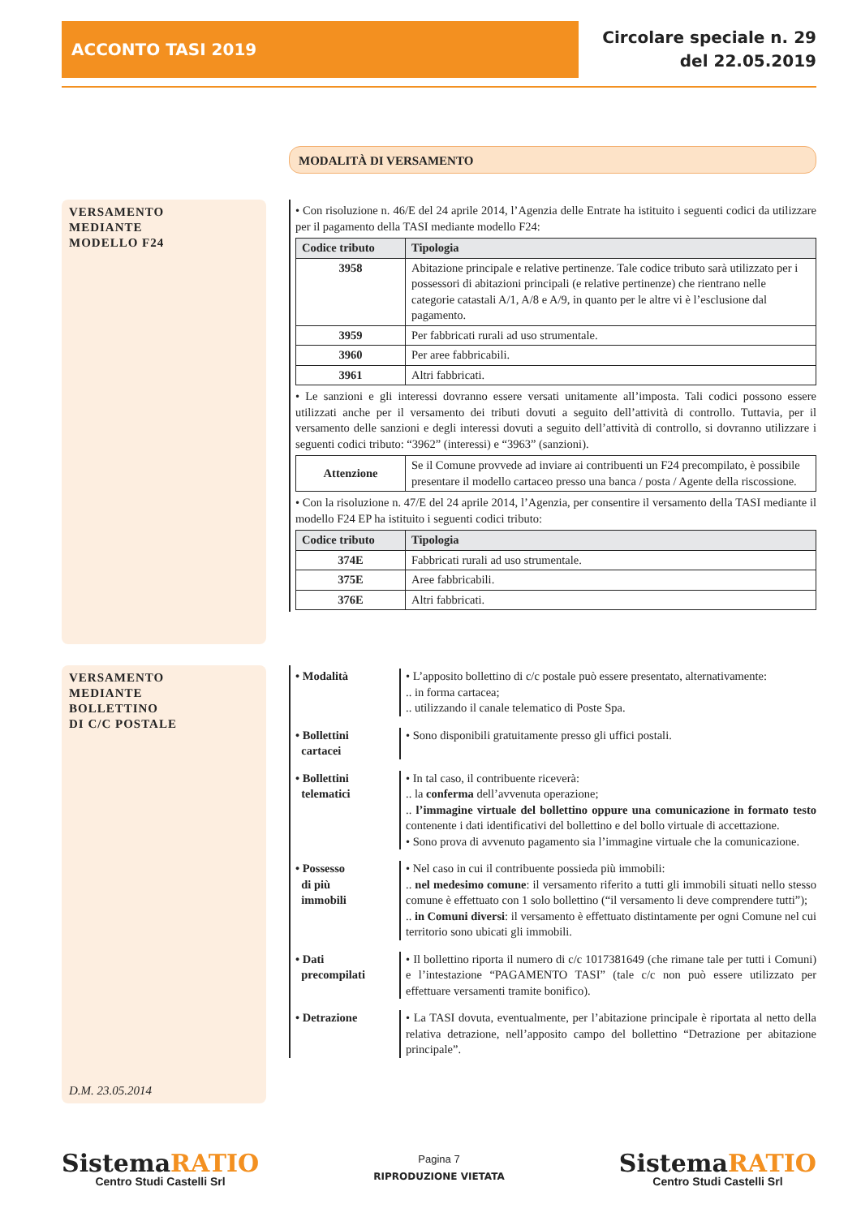ACCONTO TASI 2019
Circolare speciale n. 29
del 22.05.2019
MODALITÀ DI VERSAMENTO
VERSAMENTO
MEDIANTE
MODELLO F24
• Con risoluzione n. 46/E del 24 aprile 2014, l’Agenzia delle Entrate ha istituito i seguenti codici da utilizzare per il pagamento della TASI mediante modello F24:
| Codice tributo | Tipologia |
| --- | --- |
| 3958 | Abitazione principale e relative pertinenze. Tale codice tributo sarà utilizzato per i possessori di abitazioni principali (e relative pertinenze) che rientrano nelle categorie catastali A/1, A/8 e A/9, in quanto per le altre vi è l’esclusione dal pagamento. |
| 3959 | Per fabbricati rurali ad uso strumentale. |
| 3960 | Per aree fabbricabili. |
| 3961 | Altri fabbricati. |
• Le sanzioni e gli interessi dovranno essere versati unitamente all’imposta. Tali codici possono essere utilizzati anche per il versamento dei tributi dovuti a seguito dell’attività di controllo. Tuttavia, per il versamento delle sanzioni e degli interessi dovuti a seguito dell’attività di controllo, si dovranno utilizzare i seguenti codici tributo: “3962” (interessi) e “3963” (sanzioni).
| Attenzione | Se il Comune provvede ad inviare ai contribuenti un F24 precompilato, è possibile presentare il modello cartaceo presso una banca / posta / Agente della riscossione. |
• Con la risoluzione n. 47/E del 24 aprile 2014, l’Agenzia, per consentire il versamento della TASI mediante il modello F24 EP ha istituito i seguenti codici tributo:
| Codice tributo | Tipologia |
| --- | --- |
| 374E | Fabbricati rurali ad uso strumentale. |
| 375E | Aree fabbricabili. |
| 376E | Altri fabbricati. |
VERSAMENTO
MEDIANTE
BOLLETTINO
DI C/C POSTALE
D.M. 23.05.2014
• Modalità • L’apposito bollettino di c/c postale può essere presentato, alternativamente:
.. in forma cartacea;
.. utilizzando il canale telematico di Poste Spa.
• Bollettini
cartacei
• Sono disponibili gratuitamente presso gli uffici postali.
• Bollettini
telematici
• In tal caso, il contribuente riceverà:
.. la conferma dell’avvenuta operazione;
.. l’immagine virtuale del bollettino oppure una comunicazione in formato testo contenente i dati identificativi del bollettino e del bollo virtuale di accettazione.
• Sono prova di avvenuto pagamento sia l’immagine virtuale che la comunicazione.
• Possesso
di più
immobili
• Nel caso in cui il contribuente possieda più immobili:
.. nel medesimo comune: il versamento riferito a tutti gli immobili situati nello stesso comune è effettuato con 1 solo bollettino (“il versamento li deve comprendere tutti”);
.. in Comuni diversi: il versamento è effettuato distintamente per ogni Comune nel cui territorio sono ubicati gli immobili.
• Dati
precompilati
• Il bollettino riporta il numero di c/c 1017381649 (che rimane tale per tutti i Comuni) e l’intestazione “PAGAMENTO TASI” (tale c/c non può essere utilizzato per effettuare versamenti tramite bonifico).
• Detrazione • La TASI dovuta, eventualmente, per l’abitazione principale è riportata al netto della relativa detrazione, nell’apposito campo del bollettino “Detrazione per abitazione principale”.
SistemaRATIO
Centro Studi Castelli Srl
Pagina 7
RIPRODUZIONE VIETATA
SistemaRATIO
Centro Studi Castelli Srl